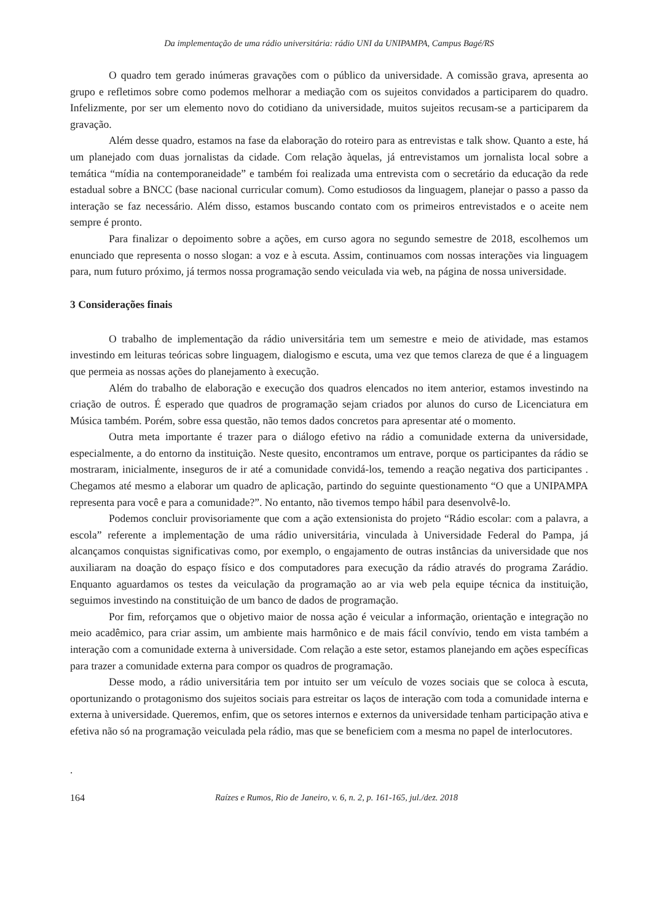Da implementação de uma rádio universitária: rádio UNI da UNIPAMPA, Campus Bagé/RS
O quadro tem gerado inúmeras gravações com o público da universidade. A comissão grava, apresenta ao grupo e refletimos sobre como podemos melhorar a mediação com os sujeitos convidados a participarem do quadro. Infelizmente, por ser um elemento novo do cotidiano da universidade, muitos sujeitos recusam-se a participarem da gravação.
Além desse quadro, estamos na fase da elaboração do roteiro para as entrevistas e talk show. Quanto a este, há um planejado com duas jornalistas da cidade. Com relação àquelas, já entrevistamos um jornalista local sobre a temática “mídia na contemporaneidade” e também foi realizada uma entrevista com o secretário da educação da rede estadual sobre a BNCC (base nacional curricular comum). Como estudiosos da linguagem, planejar o passo a passo da interação se faz necessário. Além disso, estamos buscando contato com os primeiros entrevistados e o aceite nem sempre é pronto.
Para finalizar o depoimento sobre a ações, em curso agora no segundo semestre de 2018, escolhemos um enunciado que representa o nosso slogan: a voz e à escuta. Assim, continuamos com nossas interações via linguagem para, num futuro próximo, já termos nossa programação sendo veiculada via web, na página de nossa universidade.
3 Considerações finais
O trabalho de implementação da rádio universitária tem um semestre e meio de atividade, mas estamos investindo em leituras teóricas sobre linguagem, dialogismo e escuta, uma vez que temos clareza de que é a linguagem que permeia as nossas ações do planejamento à execução.
Além do trabalho de elaboração e execução dos quadros elencados no item anterior, estamos investindo na criação de outros. É esperado que quadros de programação sejam criados por alunos do curso de Licenciatura em Música também. Porém, sobre essa questão, não temos dados concretos para apresentar até o momento.
Outra meta importante é trazer para o diálogo efetivo na rádio a comunidade externa da universidade, especialmente, a do entorno da instituição. Neste quesito, encontramos um entrave, porque os participantes da rádio se mostraram, inicialmente, inseguros de ir até a comunidade convidá-los, temendo a reação negativa dos participantes . Chegamos até mesmo a elaborar um quadro de aplicação, partindo do seguinte questionamento “O que a UNIPAMPA representa para você e para a comunidade?”. No entanto, não tivemos tempo hábil para desenvolvê-lo.
Podemos concluir provisoriamente que com a ação extensionista do projeto “Rádio escolar: com a palavra, a escola” referente a implementação de uma rádio universitária, vinculada à Universidade Federal do Pampa, já alcançamos conquistas significativas como, por exemplo, o engajamento de outras instâncias da universidade que nos auxiliaram na doação do espaço físico e dos computadores para execução da rádio através do programa Zarádio. Enquanto aguardamos os testes da veiculação da programação ao ar via web pela equipe técnica da instituição, seguimos investindo na constituição de um banco de dados de programação.
Por fim, reforçamos que o objetivo maior de nossa ação é veicular a informação, orientação e integração no meio acadêmico, para criar assim, um ambiente mais harmônico e de mais fácil convívio, tendo em vista também a interação com a comunidade externa à universidade. Com relação a este setor, estamos planejando em ações específicas para trazer a comunidade externa para compor os quadros de programação.
Desse modo, a rádio universitária tem por intuito ser um veículo de vozes sociais que se coloca à escuta, oportunizando o protagonismo dos sujeitos sociais para estreitar os laços de interação com toda a comunidade interna e externa à universidade. Queremos, enfim, que os setores internos e externos da universidade tenham participação ativa e efetiva não só na programação veiculada pela rádio, mas que se beneficiem com a mesma no papel de interlocutores.
.
164 Raízes e Rumos, Rio de Janeiro, v. 6, n. 2, p. 161-165, jul./dez. 2018